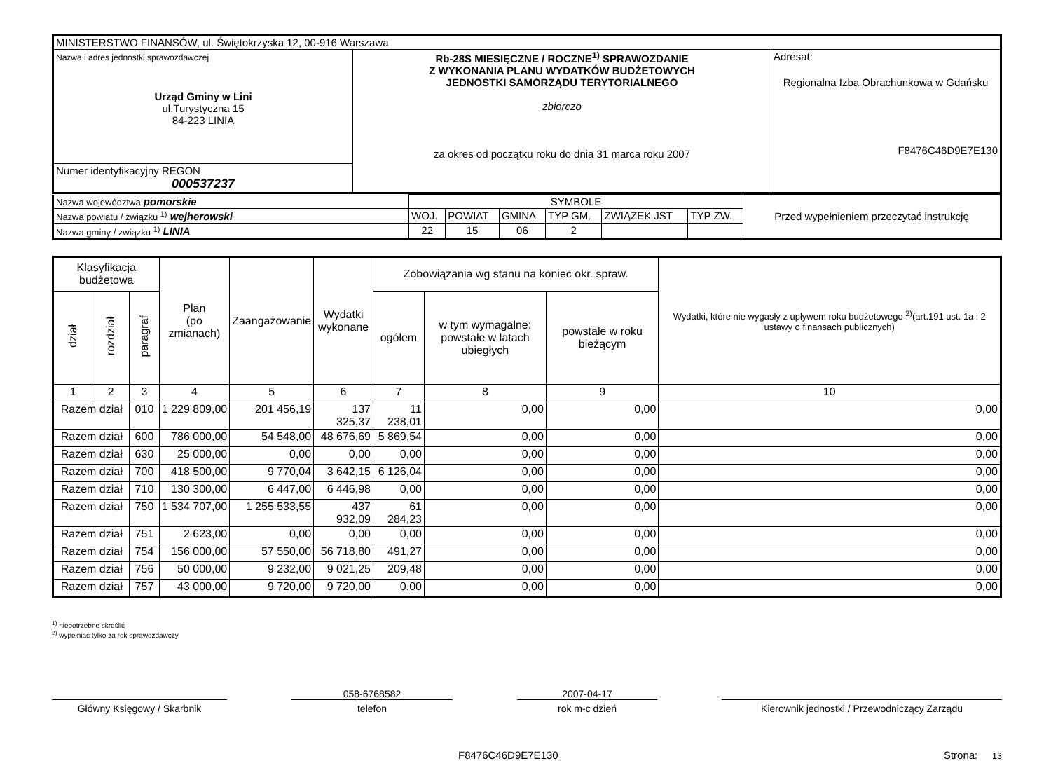| MINISTERSTWO FINANSÓW, ul. Świętokrzyska 12, 00-916 Warszawa | | |
| Nazwa i adres jednostki sprawozdawczej Urząd Gminy w Lini ul.Turystyczna 15 84-223 LINIA | Rb-28S MIESIĘCZNE / ROCZNE<sup>1)</sup> SPRAWOZDANIE Z WYKONANIA PLANU WYDATKÓW BUDŻETOWYCH JEDNOSTKI SAMORZĄDU TERYTORIALNEGO zbiorczo za okres od początku roku do dnia 31 marca roku 2007 | Adresat: Regionalna Izba Obrachunkowa w Gdańsku F8476C46D9E7E130 |
| Numer identyfikacyjny REGON 000537237 | | |
| Nazwa województwa pomorskie | SYMBOLE | | | | | | Przed wypełnieniem przeczytać instrukcję |
| Nazwa powiatu / związku <sup>1)</sup> wejherowski | WOJ. | POWIAT | GMINA | TYP GM. | ZWIĄZEK JST | TYP ZW. | |
| Nazwa gminy / związku <sup>1)</sup> LINIA | 22 | 15 | 06 | 2 | | | |
| Klasyfikacja budżetowa | | | Plan (po zmianach) | Zaangażowanie | Wydatki wykonane | Zobowiązania wg stanu na koniec okr. spraw. | | | Wydatki, które nie wygasły z upływem roku budżetowego <sup>2)</sup>(art.191 ust. 1a i 2 ustawy o finansach publicznych) |
| --- | --- | --- | --- | --- | --- | --- | --- | --- | --- |
| dział | rozdział | paragraf | | | | ogółem | w tym wymagalne: powstałe w latach ubiegłych | powstałe w roku bieżącym | |
| 1 | 2 | 3 | 4 | 5 | 6 | 7 | 8 | 9 | 10 |
| Razem dział | | 010 | 1 229 809,00 | 201 456,19 | 137 325,37 | 11 238,01 | 0,00 | 0,00 | 0,00 |
| Razem dział | | 600 | 786 000,00 | 54 548,00 | 48 676,69 | 5 869,54 | 0,00 | 0,00 | 0,00 |
| Razem dział | | 630 | 25 000,00 | 0,00 | 0,00 | 0,00 | 0,00 | 0,00 | 0,00 |
| Razem dział | | 700 | 418 500,00 | 9 770,04 | 3 642,15 | 6 126,04 | 0,00 | 0,00 | 0,00 |
| Razem dział | | 710 | 130 300,00 | 6 447,00 | 6 446,98 | 0,00 | 0,00 | 0,00 | 0,00 |
| Razem dział | | 750 | 1 534 707,00 | 1 255 533,55 | 437 932,09 | 61 284,23 | 0,00 | 0,00 | 0,00 |
| Razem dział | | 751 | 2 623,00 | 0,00 | 0,00 | 0,00 | 0,00 | 0,00 | 0,00 |
| Razem dział | | 754 | 156 000,00 | 57 550,00 | 56 718,80 | 491,27 | 0,00 | 0,00 | 0,00 |
| Razem dział | | 756 | 50 000,00 | 9 232,00 | 9 021,25 | 209,48 | 0,00 | 0,00 | 0,00 |
| Razem dział | | 757 | 43 000,00 | 9 720,00 | 9 720,00 | 0,00 | 0,00 | 0,00 | 0,00 |
<sup>1)</sup> niepotrzebne skreślić
<sup>2)</sup> wypełniać tylko za rok sprawozdawczy
Główny Księgowy / Skarbnik
058-6768582
telefon
2007-04-17
rok m-c dzień
Kierownik jednostki / Przewodniczący Zarządu
F8476C46D9E7E130 Strona: 13